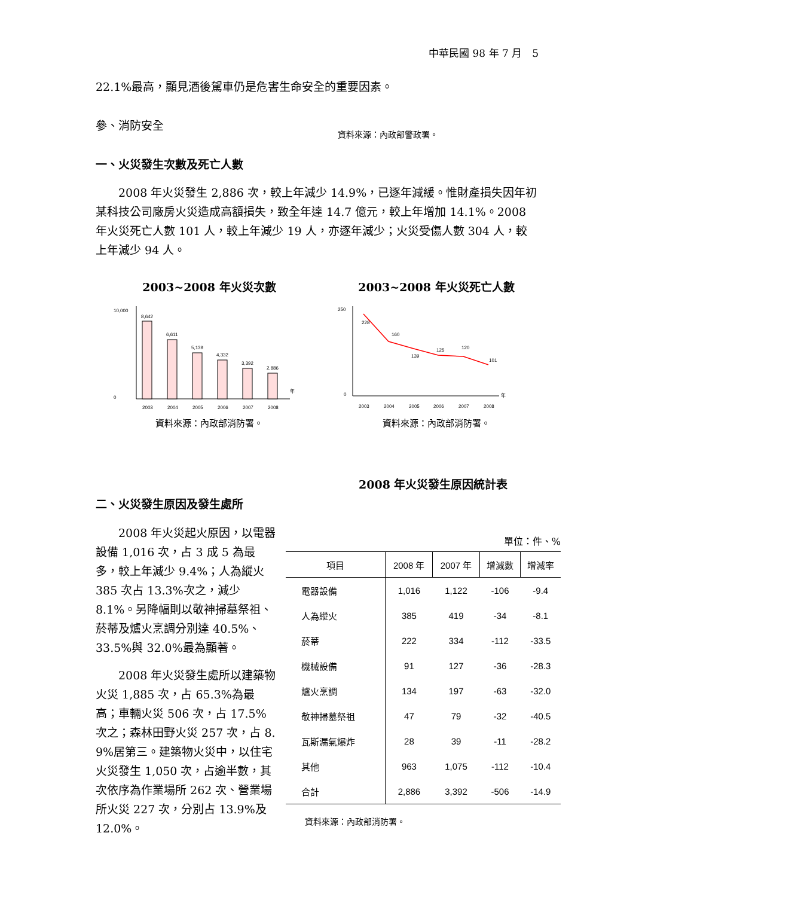中華民國 98 年 7 月　5
22.1%最高，顯見酒後駕車仍是危害生命安全的重要因素。
參、消防安全
資料來源：內政部警政署。
一、火災發生次數及死亡人數
　　2008 年火災發生 2,886 次，較上年減少 14.9%，已逐年減緩。惟財產損失因年初某科技公司廠房火災造成高額損失，致全年達 14.7 億元，較上年增加 14.1%。2008 年火災死亡人數 101 人，較上年減少 19 人，亦逐年減少；火災受傷人數 304 人，較上年減少 94 人。
2003~2008 年火災次數
10,000
0
年
8,642
6,611
5,139
4,332
3,392
2,886
2003
2004
2005
2006
2007
2008
資料來源：內政部消防署。
2003~2008 年火災死亡人數
250
0
年
228
160
139
125
120
101
2003
2004
2005
2006
2007
2008
資料來源：內政部消防署。
2008 年火災發生原因統計表
二、火災發生原因及發生處所
　　2008 年火災起火原因，以電器設備 1,016 次，占 3 成 5 為最多，較上年減少 9.4%；人為縱火 385 次占 13.3%次之，減少 8.1%。另降幅則以敬神掃墓祭祖、菸蒂及爐火烹調分別達 40.5%、33.5%與 32.0%最為顯著。
　　2008 年火災發生處所以建築物火災 1,885 次，占 65.3%為最高；車輛火災 506 次，占 17.5%次之；森林田野火災 257 次，占 8. 9%居第三。建築物火災中，以住宅火災發生 1,050 次，占逾半數，其次依序為作業場所 262 次、營業場所火災 227 次，分別占 13.9%及 12.0%。
單位：件、%
| 項目 | 2008 年 | 2007 年 | 增減數 | 增減率 |
| --- | --- | --- | --- | --- |
| 電器設備 | 1,016 | 1,122 | -106 | -9.4 |
| 人為縱火 | 385 | 419 | -34 | -8.1 |
| 菸蒂 | 222 | 334 | -112 | -33.5 |
| 機械設備 | 91 | 127 | -36 | -28.3 |
| 爐火烹調 | 134 | 197 | -63 | -32.0 |
| 敬神掃墓祭祖 | 47 | 79 | -32 | -40.5 |
| 瓦斯漏氣爆炸 | 28 | 39 | -11 | -28.2 |
| 其他 | 963 | 1,075 | -112 | -10.4 |
| 合計 | 2,886 | 3,392 | -506 | -14.9 |
資料來源：內政部消防署。